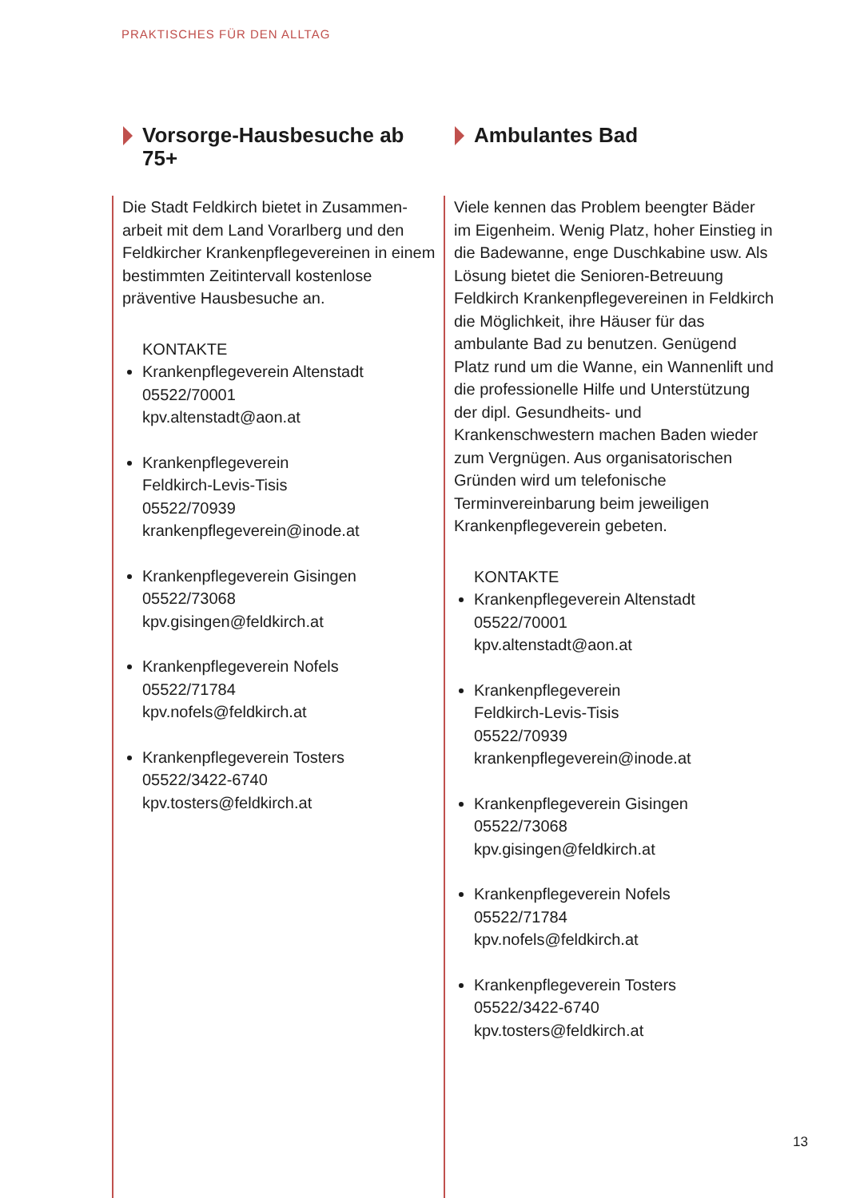PRAKTISCHES FÜR DEN ALLTAG
Vorsorge-Hausbesuche ab 75+
Die Stadt Feldkirch bietet in Zusammen-arbeit mit dem Land Vorarlberg und den Feldkircher Krankenpflegevereinen in einem bestimmten Zeitintervall kostenlose präventive Hausbesuche an.
KONTAKTE
Krankenpflegeverein Altenstadt
05522/70001
kpv.altenstadt@aon.at
Krankenpflegeverein
Feldkirch-Levis-Tisis
05522/70939
krankenpflegeverein@inode.at
Krankenpflegeverein Gisingen
05522/73068
kpv.gisingen@feldkirch.at
Krankenpflegeverein Nofels
05522/71784
kpv.nofels@feldkirch.at
Krankenpflegeverein Tosters
05522/3422-6740
kpv.tosters@feldkirch.at
Ambulantes Bad
Viele kennen das Problem beengter Bäder im Eigenheim. Wenig Platz, hoher Einstieg in die Badewanne, enge Duschkabine usw. Als Lösung bietet die Senioren-Betreuung Feldkirch Krankenpflegevereinen in Feldkirch die Möglichkeit, ihre Häuser für das ambulante Bad zu benutzen. Genügend Platz rund um die Wanne, ein Wannenlift und die professionelle Hilfe und Unterstützung der dipl. Gesundheits- und Krankenschwestern machen Baden wieder zum Vergnügen. Aus organisatorischen Gründen wird um telefonische Terminvereinbarung beim jeweiligen Krankenpflegeverein gebeten.
KONTAKTE
Krankenpflegeverein Altenstadt
05522/70001
kpv.altenstadt@aon.at
Krankenpflegeverein
Feldkirch-Levis-Tisis
05522/70939
krankenpflegeverein@inode.at
Krankenpflegeverein Gisingen
05522/73068
kpv.gisingen@feldkirch.at
Krankenpflegeverein Nofels
05522/71784
kpv.nofels@feldkirch.at
Krankenpflegeverein Tosters
05522/3422-6740
kpv.tosters@feldkirch.at
13